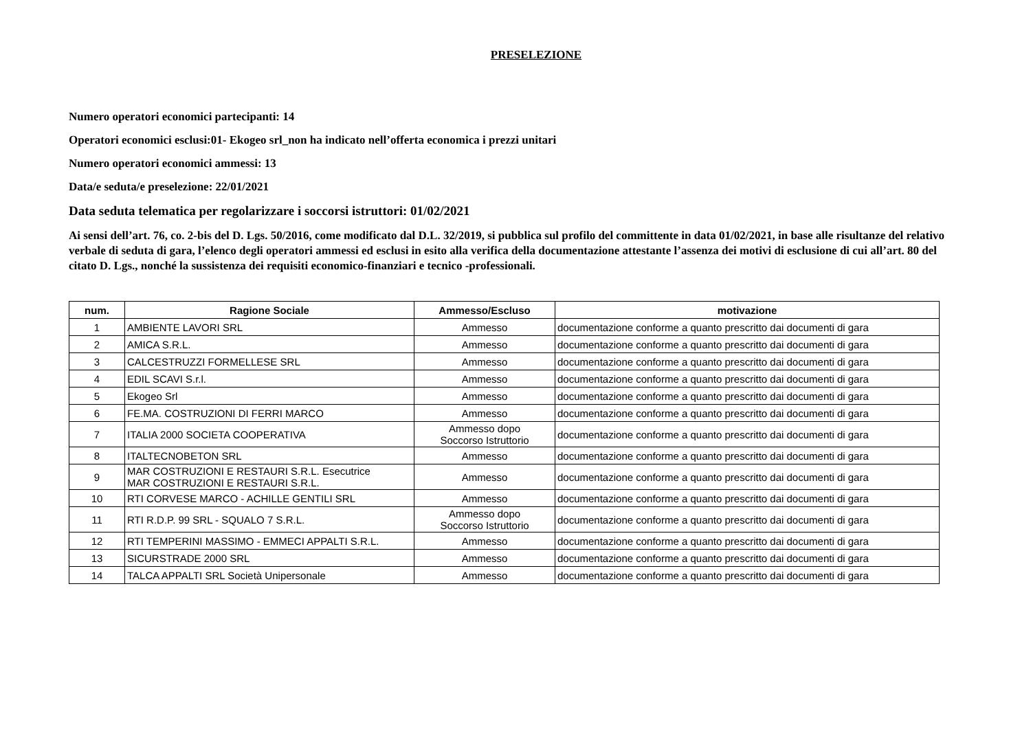PRESELEZIONE
Numero operatori economici partecipanti: 14
Operatori economici esclusi:01- Ekogeo srl_non ha indicato nell’offerta economica i prezzi unitari
Numero operatori economici ammessi: 13
Data/e seduta/e preselezione: 22/01/2021
Data seduta telematica per regolarizzare i soccorsi istruttori: 01/02/2021
Ai sensi dell’art. 76, co. 2-bis del D. Lgs. 50/2016, come modificato dal D.L. 32/2019, si pubblica sul profilo del committente in data 01/02/2021, in base alle risultanze del relativo verbale di seduta di gara, l’elenco degli operatori ammessi ed esclusi in esito alla verifica della documentazione attestante l’assenza dei motivi di esclusione di cui all’art. 80 del citato D. Lgs., nonché la sussistenza dei requisiti economico-finanziari e tecnico -professionali.
| num. | Ragione Sociale | Ammesso/Escluso | motivazione |
| --- | --- | --- | --- |
| 1 | AMBIENTE LAVORI SRL | Ammesso | documentazione conforme a quanto prescritto dai documenti di gara |
| 2 | AMICA S.R.L. | Ammesso | documentazione conforme a quanto prescritto dai documenti di gara |
| 3 | CALCESTRUZZI FORMELLESE SRL | Ammesso | documentazione conforme a quanto prescritto dai documenti di gara |
| 4 | EDIL SCAVI S.r.l. | Ammesso | documentazione conforme a quanto prescritto dai documenti di gara |
| 5 | Ekogeo Srl | Ammesso | documentazione conforme a quanto prescritto dai documenti di gara |
| 6 | FE.MA. COSTRUZIONI DI FERRI MARCO | Ammesso | documentazione conforme a quanto prescritto dai documenti di gara |
| 7 | ITALIA 2000 SOCIETA COOPERATIVA | Ammesso dopo Soccorso Istruttorio | documentazione conforme a quanto prescritto dai documenti di gara |
| 8 | ITALTECNOBETON SRL | Ammesso | documentazione conforme a quanto prescritto dai documenti di gara |
| 9 | MAR COSTRUZIONI E RESTAURI S.R.L. Esecutrice MAR COSTRUZIONI E RESTAURI S.R.L. | Ammesso | documentazione conforme a quanto prescritto dai documenti di gara |
| 10 | RTI CORVESE MARCO - ACHILLE GENTILI SRL | Ammesso | documentazione conforme a quanto prescritto dai documenti di gara |
| 11 | RTI R.D.P. 99 SRL - SQUALO 7 S.R.L. | Ammesso dopo Soccorso Istruttorio | documentazione conforme a quanto prescritto dai documenti di gara |
| 12 | RTI TEMPERINI MASSIMO - EMMECI APPALTI S.R.L. | Ammesso | documentazione conforme a quanto prescritto dai documenti di gara |
| 13 | SICURSTRADE 2000 SRL | Ammesso | documentazione conforme a quanto prescritto dai documenti di gara |
| 14 | TALCA APPALTI SRL Società Unipersonale | Ammesso | documentazione conforme a quanto prescritto dai documenti di gara |